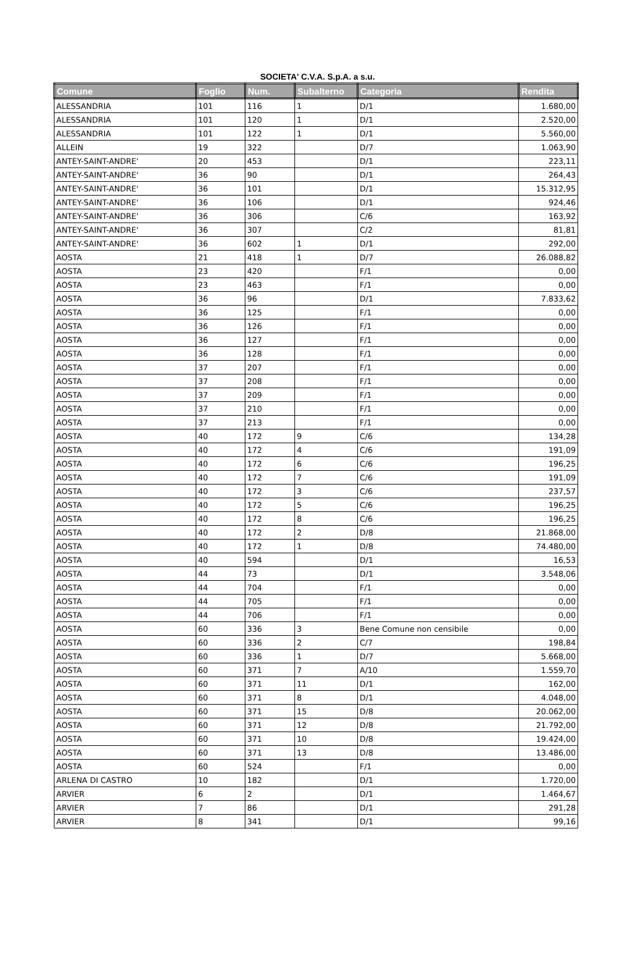SOCIETA' C.V.A. S.p.A. a s.u.
| Comune | Foglio | Num. | Subalterno | Categoria | Rendita |
| --- | --- | --- | --- | --- | --- |
| ALESSANDRIA | 101 | 116 | 1 | D/1 | 1.680,00 |
| ALESSANDRIA | 101 | 120 | 1 | D/1 | 2.520,00 |
| ALESSANDRIA | 101 | 122 | 1 | D/1 | 5.560,00 |
| ALLEIN | 19 | 322 | | D/7 | 1.063,90 |
| ANTEY-SAINT-ANDRE' | 20 | 453 | | D/1 | 223,11 |
| ANTEY-SAINT-ANDRE' | 36 | 90 | | D/1 | 264,43 |
| ANTEY-SAINT-ANDRE' | 36 | 101 | | D/1 | 15.312,95 |
| ANTEY-SAINT-ANDRE' | 36 | 106 | | D/1 | 924,46 |
| ANTEY-SAINT-ANDRE' | 36 | 306 | | C/6 | 163,92 |
| ANTEY-SAINT-ANDRE' | 36 | 307 | | C/2 | 81,81 |
| ANTEY-SAINT-ANDRE' | 36 | 602 | 1 | D/1 | 292,00 |
| AOSTA | 21 | 418 | 1 | D/7 | 26.088,82 |
| AOSTA | 23 | 420 | | F/1 | 0,00 |
| AOSTA | 23 | 463 | | F/1 | 0,00 |
| AOSTA | 36 | 96 | | D/1 | 7.833,62 |
| AOSTA | 36 | 125 | | F/1 | 0,00 |
| AOSTA | 36 | 126 | | F/1 | 0,00 |
| AOSTA | 36 | 127 | | F/1 | 0,00 |
| AOSTA | 36 | 128 | | F/1 | 0,00 |
| AOSTA | 37 | 207 | | F/1 | 0,00 |
| AOSTA | 37 | 208 | | F/1 | 0,00 |
| AOSTA | 37 | 209 | | F/1 | 0,00 |
| AOSTA | 37 | 210 | | F/1 | 0,00 |
| AOSTA | 37 | 213 | | F/1 | 0,00 |
| AOSTA | 40 | 172 | 9 | C/6 | 134,28 |
| AOSTA | 40 | 172 | 4 | C/6 | 191,09 |
| AOSTA | 40 | 172 | 6 | C/6 | 196,25 |
| AOSTA | 40 | 172 | 7 | C/6 | 191,09 |
| AOSTA | 40 | 172 | 3 | C/6 | 237,57 |
| AOSTA | 40 | 172 | 5 | C/6 | 196,25 |
| AOSTA | 40 | 172 | 8 | C/6 | 196,25 |
| AOSTA | 40 | 172 | 2 | D/8 | 21.868,00 |
| AOSTA | 40 | 172 | 1 | D/8 | 74.480,00 |
| AOSTA | 40 | 594 | | D/1 | 16,53 |
| AOSTA | 44 | 73 | | D/1 | 3.548,06 |
| AOSTA | 44 | 704 | | F/1 | 0,00 |
| AOSTA | 44 | 705 | | F/1 | 0,00 |
| AOSTA | 44 | 706 | | F/1 | 0,00 |
| AOSTA | 60 | 336 | 3 | Bene Comune non censibile | 0,00 |
| AOSTA | 60 | 336 | 2 | C/7 | 198,84 |
| AOSTA | 60 | 336 | 1 | D/7 | 5.668,00 |
| AOSTA | 60 | 371 | 7 | A/10 | 1.559,70 |
| AOSTA | 60 | 371 | 11 | D/1 | 162,00 |
| AOSTA | 60 | 371 | 8 | D/1 | 4.048,00 |
| AOSTA | 60 | 371 | 15 | D/8 | 20.062,00 |
| AOSTA | 60 | 371 | 12 | D/8 | 21.792,00 |
| AOSTA | 60 | 371 | 10 | D/8 | 19.424,00 |
| AOSTA | 60 | 371 | 13 | D/8 | 13.486,00 |
| AOSTA | 60 | 524 | | F/1 | 0,00 |
| ARLENA DI CASTRO | 10 | 182 | | D/1 | 1.720,00 |
| ARVIER | 6 | 2 | | D/1 | 1.464,67 |
| ARVIER | 7 | 86 | | D/1 | 291,28 |
| ARVIER | 8 | 341 | | D/1 | 99,16 |